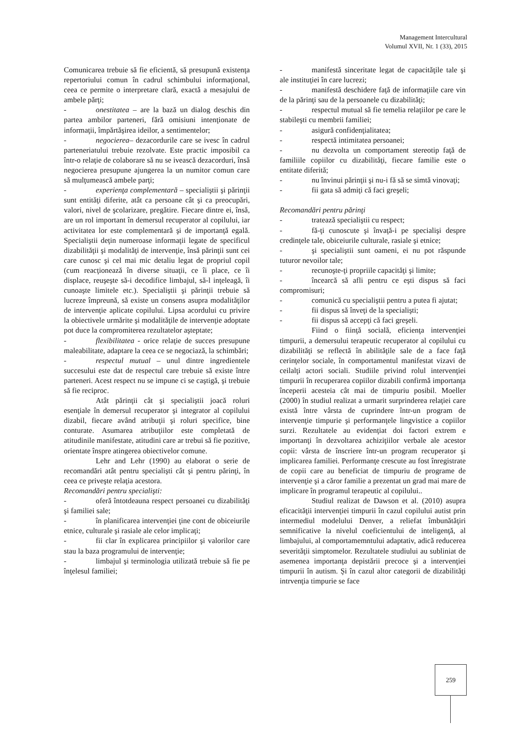Management Intercultural
Volumul XVII, Nr. 1 (33), 2015
Comunicarea trebuie să fie eficientă, să presupună existenţa repertoriului comun în cadrul schimbului informaţional, ceea ce permite o interpretare clară, exactă a mesajului de ambele părţi;
- onestitatea – are la bază un dialog deschis din partea ambilor parteneri, fără omisiuni intenţionate de informaţii, împărtăşirea ideilor, a sentimentelor;
- negocierea– dezacordurile care se ivesc în cadrul parteneriatului trebuie rezolvate. Este practic imposibil ca într-o relaţie de colaborare să nu se ivească dezacorduri, însă negocierea presupune ajungerea la un numitor comun care să mulţumească ambele parţi;
- experienţa complementară – specialiştii şi părinţii sunt entităţi diferite, atât ca persoane cât şi ca preocupări, valori, nivel de şcolarizare, pregătire. Fiecare dintre ei, însă, are un rol important în demersul recuperator al copilului, iar activitatea lor este complementară şi de importanţă egală. Specialiştii deţin numeroase informaţii legate de specificul dizabilităţii şi modalităţi de intervenţie, însă părinţii sunt cei care cunosc şi cel mai mic detaliu legat de propriul copil (cum reacţionează în diverse situaţii, ce îi place, ce îi displace, reuşeşte să-i decodifice limbajul, să-l inţeleagă, îi cunoaşte limitele etc.). Specialiştii şi părinţii trebuie să lucreze împreună, să existe un consens asupra modalităţilor de intervenţie aplicate copilului. Lipsa acordului cu privire la obiectivele urmărite şi modalităţile de intervenţie adoptate pot duce la compromiterea rezultatelor aşteptate;
- flexibilitatea - orice relaţie de succes presupune maleabilitate, adaptare la ceea ce se negociază, la schimbări;
- respectul mutual – unul dintre ingredientele succesului este dat de respectul care trebuie să existe între parteneri. Acest respect nu se impune ci se caştigă, şi trebuie să fie reciproc.
Atât părinţii cât şi specialiştii joacă roluri esenţiale în demersul recuperator şi integrator al copilului dizabil, fiecare având atribuţii şi roluri specifice, bine conturate. Asumarea atribuţiilor este completată de atitudinile manifestate, atitudini care ar trebui să fie pozitive, orientate înspre atingerea obiectivelor comune.
Lehr and Lehr (1990) au elaborat o serie de recomandări atât pentru specialişti cât şi pentru părinţi, în ceea ce priveşte relaţia acestora.
Recomandări pentru specialişti:
- oferă întotdeauna respect persoanei cu dizabilităţi şi familiei sale;
- în planificarea intervenţiei ţine cont de obiceiurile etnice, culturale şi rasiale ale celor implicaţi;
- fii clar în explicarea principiilor şi valorilor care stau la baza programului de intervenţie;
- limbajul şi terminologia utilizată trebuie să fie pe înţelesul familiei;
- manifestă sinceritate legat de capacităţile tale şi ale instituţiei în care lucrezi;
- manifestă deschidere faţă de informaţiile care vin de la părinţi sau de la persoanele cu dizabilităţi;
- respectul mutual să fie temelia relaţiilor pe care le stabileşti cu membrii familiei;
- asigură confidenţialitatea;
- respectă intimitatea persoanei;
- nu dezvolta un comportament stereotip faţă de familiile copiilor cu dizabilităţi, fiecare familie este o entitate diferită;
- nu învinui părinţii şi nu-i fă să se simtă vinovaţi;
- fii gata să admiţi că faci greşeli;
Recomandări pentru părinţi
- tratează specialiştii cu respect;
- fă-ţi cunoscute şi învaţă-i pe specialişi despre credinţele tale, obiceiurile culturale, rasiale şi etnice;
- şi specialiştii sunt oameni, ei nu pot răspunde tuturor nevoilor tale;
- recunoşte-ţi propriile capacităţi şi limite;
- încearcă să afli pentru ce eşti dispus să faci compromisuri;
- comunică cu specialiştii pentru a putea fi ajutat;
- fii dispus să înveţi de la specialişti;
- fii dispus să accepţi că faci greşeli.
Fiind o fiinţă socială, eficienţa intervenţiei timpurii, a demersului terapeutic recuperator al copilului cu dizabilităţi se reflectă în abilităţile sale de a face faţă cerinţelor sociale, în comportamentul manifestat vizavi de ceilalţi actori sociali. Studiile privind rolul intervenţiei timpurii în recuperarea copiilor dizabili confirmă importanţa începerii acesteia cât mai de timpuriu posibil. Moeller (2000) în studiul realizat a urmarit surprinderea relaţiei care există între vârsta de cuprindere într-un program de intervenţie timpurie şi performanţele lingvistice a copiilor surzi. Rezultatele au evidenţiat doi factori extrem e importanţi în dezvoltarea achiziţiilor verbale ale acestor copii: vârsta de înscriere într-un program recuperator şi implicarea familiei. Performanţe crescute au fost înregistrate de copii care au beneficiat de timpuriu de programe de intervenţie şi a căror familie a prezentat un grad mai mare de implicare în programul terapeutic al copilului..
Studiul realizat de Dawson et al. (2010) asupra eficacităţii intervenţiei timpurii în cazul copilului autist prin intermediul modelului Denver, a reliefat îmbunătăţiri semnificative la nivelul coeficientului de inteligenţă, al limbajului, al comportamemntului adaptativ, adică reducerea severităţii simptomelor. Rezultatele studiului au subliniat de asemenea importanţa depistării precoce şi a intervenţiei timpurii în autism. Şi în cazul altor categorii de dizabilităţi intrvenţia timpurie se face
259